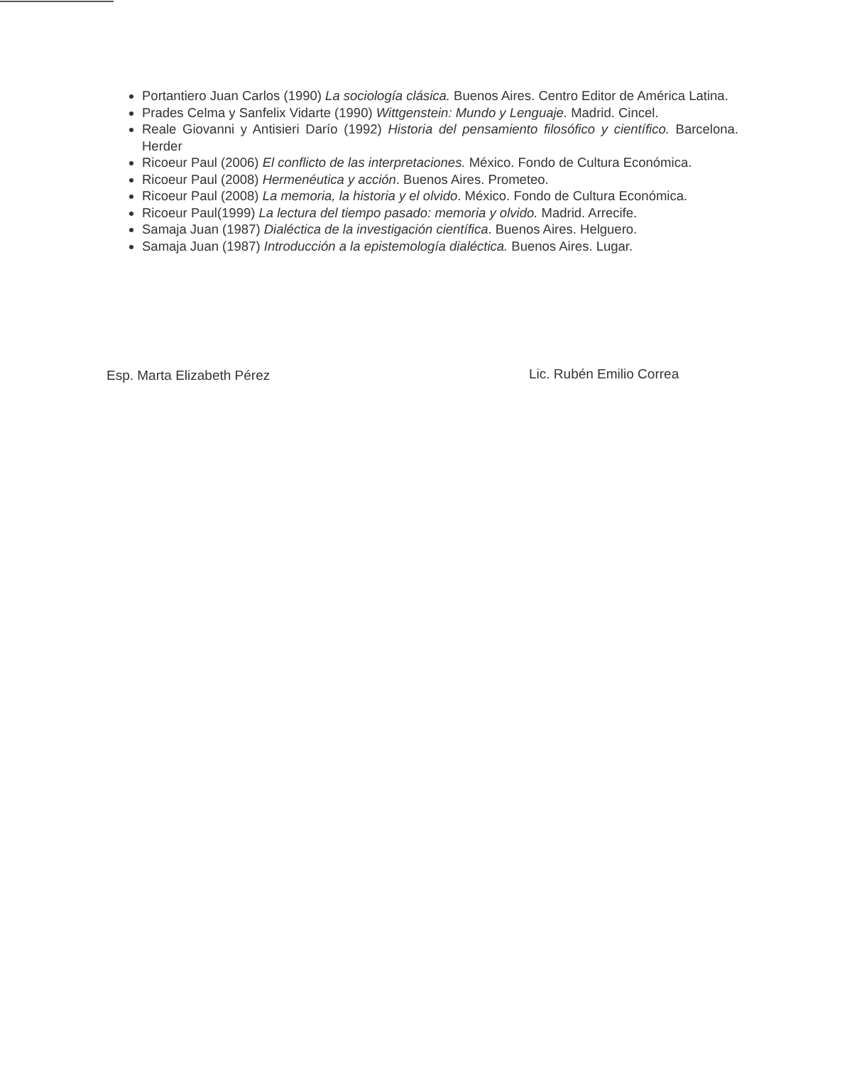Portantiero Juan Carlos (1990) La sociología clásica. Buenos Aires. Centro Editor de América Latina.
Prades Celma y Sanfelix Vidarte (1990) Wittgenstein: Mundo y Lenguaje. Madrid. Cincel.
Reale Giovanni y Antisieri Darío (1992) Historia del pensamiento filosófico y científico. Barcelona. Herder
Ricoeur Paul (2006) El conflicto de las interpretaciones. México. Fondo de Cultura Económica.
Ricoeur Paul (2008) Hermenéutica y acción. Buenos Aires. Prometeo.
Ricoeur Paul (2008) La memoria, la historia y el olvido. México. Fondo de Cultura Económica.
Ricoeur Paul(1999) La lectura del tiempo pasado: memoria y olvido. Madrid. Arrecife.
Samaja Juan (1987) Dialéctica de la investigación científica. Buenos Aires. Helguero.
Samaja Juan (1987) Introducción a la epistemología dialéctica. Buenos Aires. Lugar.
Esp. Marta Elizabeth Pérez Lic. Rubén Emilio Correa